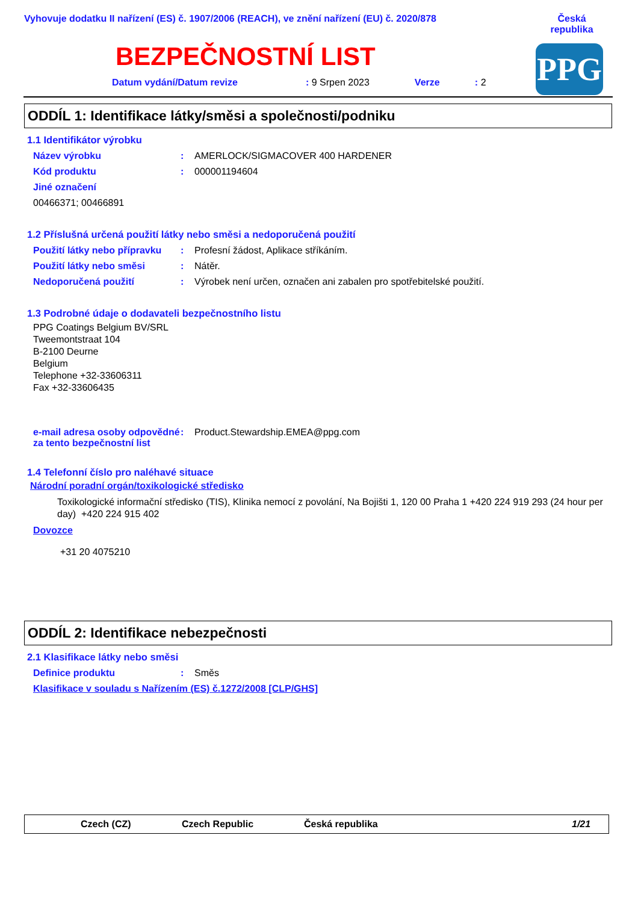Vyhovuje dodatku II nařízení (ES) č. 1907/2006 (REACH), ve znění nařízení (EU) č. 2020/878
Česká republika
BEZPEČNOSTNÍ LIST PPG
Datum vydání/Datum revize: 9 Srpen 2023 Verze: 2
ODDÍL 1: Identifikace látky/směsi a společnosti/podniku
1.1 Identifikátor výrobku
Název výrobku: AMERLOCK/SIGMACOVER 400 HARDENER
Kód produktu: 000001194604
Jiné označení
00466371; 00466891
1.2 Příslušná určená použití látky nebo směsi a nedoporučená použití
Použití látky nebo přípravku: Profesní žádost, Aplikace stříkáním.
Použití látky nebo směsi: Nátěr.
Nedoporučená použití: Výrobek není určen, označen ani zabalen pro spotřebitelské použití.
1.3 Podrobné údaje o dodavateli bezpečnostního listu
PPG Coatings Belgium BV/SRL
Tweemontstraat 104
B-2100 Deurne
Belgium
Telephone +32-33606311
Fax +32-33606435
e-mail adresa osoby odpovědné za tento bezpečnostní list: Product.Stewardship.EMEA@ppg.com
1.4 Telefonní číslo pro naléhavé situace
Národní poradní orgán/toxikologické středisko
Toxikologické informační středisko (TIS), Klinika nemocí z povolání, Na Bojišti 1, 120 00 Praha 1 +420 224 919 293 (24 hour per day) +420 224 915 402
Dovozce
+31 20 4075210
ODDÍL 2: Identifikace nebezpečnosti
2.1 Klasifikace látky nebo směsi
Definice produktu: Směs
Klasifikace v souladu s Nařízením (ES) č.1272/2008 [CLP/GHS]
Czech (CZ) Czech Republic Česká republika 1/21